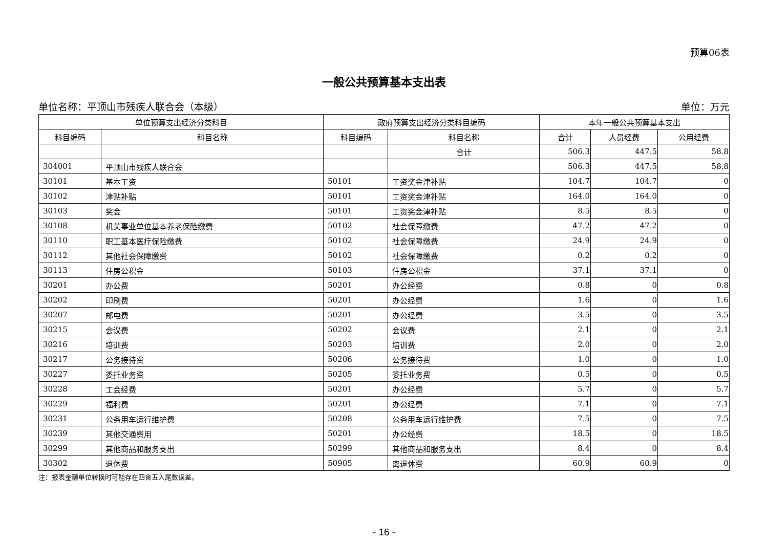预算06表
一般公共预算基本支出表
单位名称：平顶山市残疾人联合会（本级） 单位：万元
| 单位预算支出经济分类科目 | | 政府预算支出经济分类科目编码 | | 本年一般公共预算基本支出 | | |
| --- | --- | --- | --- | --- | --- | --- |
| 科目编码 | 科目名称 | 科目编码 | 科目名称 | 合计 | 人员经费 | 公用经费 |
| | | | 合计 | 506.3 | 447.5 | 58.8 |
| 304001 | 平顶山市残疾人联合会 | | | 506.3 | 447.5 | 58.8 |
| 30101 | 基本工资 | 50101 | 工资奖金津补贴 | 104.7 | 104.7 | 0 |
| 30102 | 津贴补贴 | 50101 | 工资奖金津补贴 | 164.0 | 164.0 | 0 |
| 30103 | 奖金 | 50101 | 工资奖金津补贴 | 8.5 | 8.5 | 0 |
| 30108 | 机关事业单位基本养老保险缴费 | 50102 | 社会保障缴费 | 47.2 | 47.2 | 0 |
| 30110 | 职工基本医疗保险缴费 | 50102 | 社会保障缴费 | 24.9 | 24.9 | 0 |
| 30112 | 其他社会保障缴费 | 50102 | 社会保障缴费 | 0.2 | 0.2 | 0 |
| 30113 | 住房公积金 | 50103 | 住房公积金 | 37.1 | 37.1 | 0 |
| 30201 | 办公费 | 50201 | 办公经费 | 0.8 | 0 | 0.8 |
| 30202 | 印刷费 | 50201 | 办公经费 | 1.6 | 0 | 1.6 |
| 30207 | 邮电费 | 50201 | 办公经费 | 3.5 | 0 | 3.5 |
| 30215 | 会议费 | 50202 | 会议费 | 2.1 | 0 | 2.1 |
| 30216 | 培训费 | 50203 | 培训费 | 2.0 | 0 | 2.0 |
| 30217 | 公务接待费 | 50206 | 公务接待费 | 1.0 | 0 | 1.0 |
| 30227 | 委托业务费 | 50205 | 委托业务费 | 0.5 | 0 | 0.5 |
| 30228 | 工会经费 | 50201 | 办公经费 | 5.7 | 0 | 5.7 |
| 30229 | 福利费 | 50201 | 办公经费 | 7.1 | 0 | 7.1 |
| 30231 | 公务用车运行维护费 | 50208 | 公务用车运行维护费 | 7.5 | 0 | 7.5 |
| 30239 | 其他交通费用 | 50201 | 办公经费 | 18.5 | 0 | 18.5 |
| 30299 | 其他商品和服务支出 | 50299 | 其他商品和服务支出 | 8.4 | 0 | 8.4 |
| 30302 | 退休费 | 50905 | 离退休费 | 60.9 | 60.9 | 0 |
注：报表金额单位转换时可能存在四舍五入尾数误差。
- 16 -